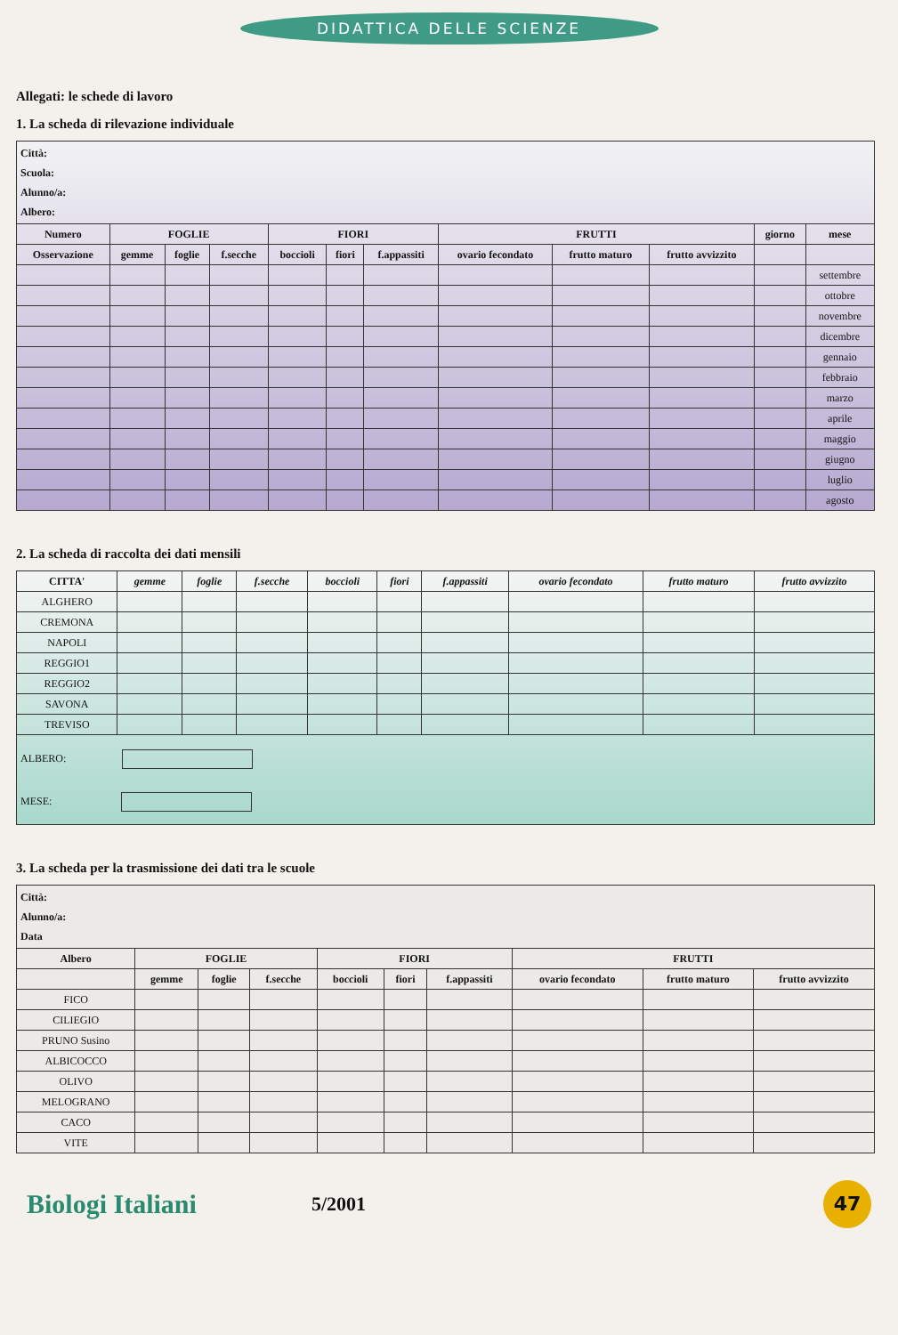DIDATTICA DELLE SCIENZE
Allegati: le schede di lavoro
1. La scheda di rilevazione individuale
| Città: Scuola: Alunno/a: Albero: | | | | | | | | | | | |
| Numero | FOGLIE | | | FIORI | | | FRUTTI | | | giorno | mese |
| Osservazione | gemme | foglie | f.secche | boccioli | fiori | f.appassiti | ovario fecondato | frutto maturo | frutto avvizzito | | |
| | | | | | | | | | | | settembre |
| | | | | | | | | | | | ottobre |
| | | | | | | | | | | | novembre |
| | | | | | | | | | | | dicembre |
| | | | | | | | | | | | gennaio |
| | | | | | | | | | | | febbraio |
| | | | | | | | | | | | marzo |
| | | | | | | | | | | | aprile |
| | | | | | | | | | | | maggio |
| | | | | | | | | | | | giugno |
| | | | | | | | | | | | luglio |
| | | | | | | | | | | | agosto |
2. La scheda di raccolta dei dati mensili
| CITTA' | gemme | foglie | f.secche | boccioli | fiori | f.appassiti | ovario fecondato | frutto maturo | frutto avvizzito |
| --- | --- | --- | --- | --- | --- | --- | --- | --- | --- |
| ALGHERO | | | | | | | | | |
| CREMONA | | | | | | | | | |
| NAPOLI | | | | | | | | | |
| REGGIO1 | | | | | | | | | |
| REGGIO2 | | | | | | | | | |
| SAVONA | | | | | | | | | |
| TREVISO | | | | | | | | | |
| ALBERO: MESE: | | | | | | | | | |
3. La scheda per la trasmissione dei dati tra le scuole
| Città: Alunno/a: Data | | | | | | | | | |
| Albero | FOGLIE | | | FIORI | | | FRUTTI | | |
| | gemme | foglie | f.secche | boccioli | fiori | f.appassiti | ovario fecondato | frutto maturo | frutto avvizzito |
| FICO | | | | | | | | | |
| CILIEGIO | | | | | | | | | |
| PRUNO Susino | | | | | | | | | |
| ALBICOCCO | | | | | | | | | |
| OLIVO | | | | | | | | | |
| MELOGRANO | | | | | | | | | |
| CACO | | | | | | | | | |
| VITE | | | | | | | | | |
Biologi Italiani
5/2001
47